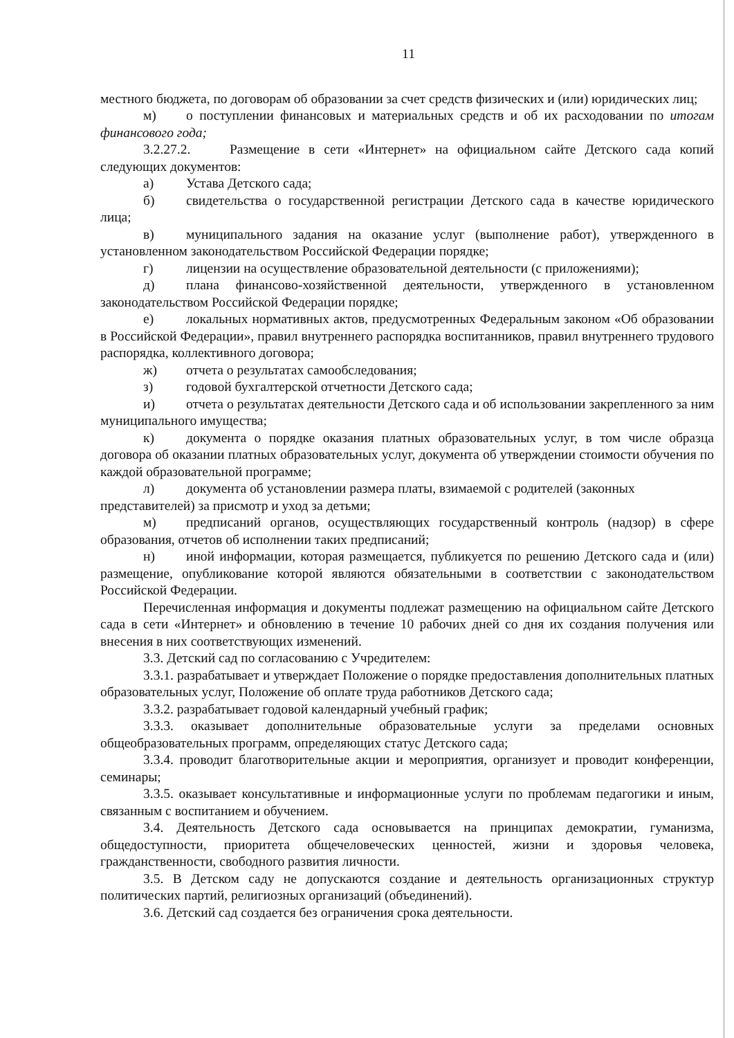11
местного бюджета, по договорам об образовании за счет средств физических и (или) юридических лиц;
м) о поступлении финансовых и материальных средств и об их расходовании по итогам финансового года;
3.2.27.2. Размещение в сети «Интернет» на официальном сайте Детского сада копий следующих документов:
а) Устава Детского сада;
б) свидетельства о государственной регистрации Детского сада в качестве юридического лица;
в) муниципального задания на оказание услуг (выполнение работ), утвержденного в установленном законодательством Российской Федерации порядке;
г) лицензии на осуществление образовательной деятельности (с приложениями);
д) плана финансово-хозяйственной деятельности, утвержденного в установленном законодательством Российской Федерации порядке;
е) локальных нормативных актов, предусмотренных Федеральным законом «Об образовании в Российской Федерации», правил внутреннего распорядка воспитанников, правил внутреннего трудового распорядка, коллективного договора;
ж) отчета о результатах самообследования;
з) годовой бухгалтерской отчетности Детского сада;
и) отчета о результатах деятельности Детского сада и об использовании закрепленного за ним муниципального имущества;
к) документа о порядке оказания платных образовательных услуг, в том числе образца договора об оказании платных образовательных услуг, документа об утверждении стоимости обучения по каждой образовательной программе;
л) документа об установлении размера платы, взимаемой с родителей (законных представителей) за присмотр и уход за детьми;
м) предписаний органов, осуществляющих государственный контроль (надзор) в сфере образования, отчетов об исполнении таких предписаний;
н) иной информации, которая размещается, публикуется по решению Детского сада и (или) размещение, опубликование которой являются обязательными в соответствии с законодательством Российской Федерации.
Перечисленная информация и документы подлежат размещению на официальном сайте Детского сада в сети «Интернет» и обновлению в течение 10 рабочих дней со дня их создания получения или внесения в них соответствующих изменений.
3.3. Детский сад по согласованию с Учредителем:
3.3.1. разрабатывает и утверждает Положение о порядке предоставления дополнительных платных образовательных услуг, Положение об оплате труда работников Детского сада;
3.3.2. разрабатывает годовой календарный учебный график;
3.3.3. оказывает дополнительные образовательные услуги за пределами основных общеобразовательных программ, определяющих статус Детского сада;
3.3.4. проводит благотворительные акции и мероприятия, организует и проводит конференции, семинары;
3.3.5. оказывает консультативные и информационные услуги по проблемам педагогики и иным, связанным с воспитанием и обучением.
3.4. Деятельность Детского сада основывается на принципах демократии, гуманизма, общедоступности, приоритета общечеловеческих ценностей, жизни и здоровья человека, гражданственности, свободного развития личности.
3.5. В Детском саду не допускаются создание и деятельность организационных структур политических партий, религиозных организаций (объединений).
3.6. Детский сад создается без ограничения срока деятельности.